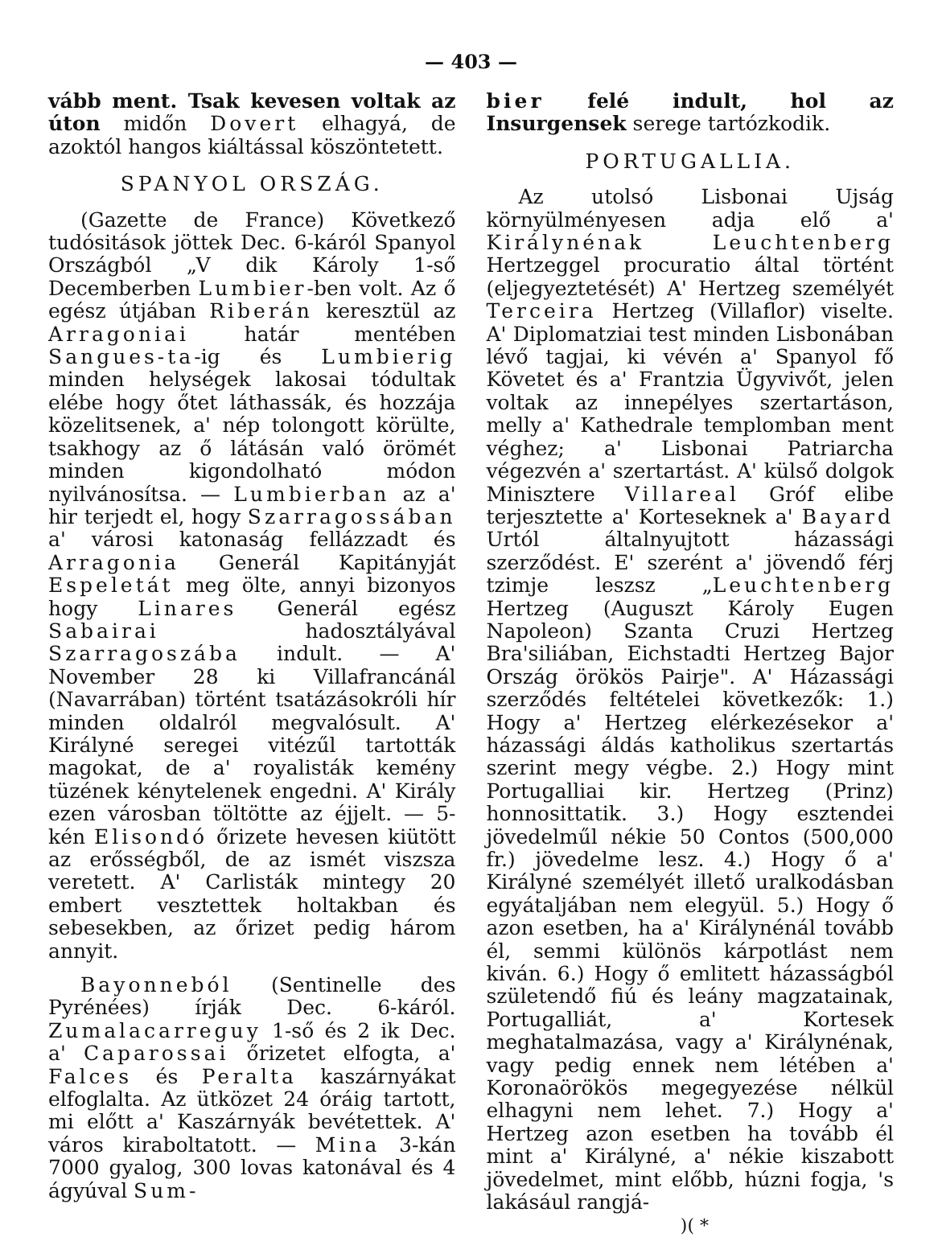— 403 —
vább ment. Tsak kevesen voltak az úton midőn Dovert elhagyá, de azoktól hangos kiáltással köszöntetett.
SPANYOL ORSZÁG.
(Gazette de France) Következő tudósitások jöttek Dec. 6-káról Spanyol Országból „V dik Károly 1-ső Decemberben Lumbier-ben volt. Az ő egész útjában Riberán keresztül az Arragoniai határ mentében Sangues-ta-ig és Lumbierig minden helységek lakosai tódultak elébe hogy őtet láthassák, és hozzája közelitsenek, a' nép tolongott körülte, tsakhogy az ő látásán való örömét minden kigondolható módon nyilvánosítsa. — Lumbierban az a' hir terjedt el, hogy Szarragossában a' városi katonaság fellázzadt és Arragonia Generál Kapitányját Espeletát meg ölte, annyi bizonyos hogy Linares Generál egész Sabairai hadosztályával Szarragoszába indult. — A' November 28 ki Villafrancánál (Navarrában) történt tsatázásokróli hír minden oldalról megvalósult. A' Királyné seregei vitézűl tartották magokat, de a' royalisták kemény tüzének kénytelenek engedni. A' Király ezen városban töltötte az éjjelt. — 5-kén Elisondó őrizete hevesen kiütött az erősségből, de az ismét viszsza veretett. A' Carlisták mintegy 20 embert vesztettek holtakban és sebesekben, az őrizet pedig három annyit.
Bayonneból (Sentinelle des Pyrénées) írják Dec. 6-káról. Zumalacarreguy 1-ső és 2 ik Dec. a' Caparossai őrizetet elfogta, a' Falces és Peralta kaszárnyákat elfoglalta. Az ütközet 24 óráig tartott, mi előtt a' Kaszárnyák bevétettek. A' város kiraboltatott. — Mina 3-kán 7000 gyalog, 300 lovas katonával és 4 ágyúval Sum-
bier felé indult, hol az Insurgensek serege tartózkodik.
PORTUGALLIA.
Az utolsó Lisbonai Ujság környülményesen adja elő a' Királynénak Leuchtenberg Hertzeggel procuratio által történt (eljegyeztetését) A' Hertzeg személyét Terceira Hertzeg (Villaflor) viselte. A' Diplomatziai test minden Lisbonában lévő tagjai, ki vévén a' Spanyol fő Követet és a' Frantzia Ügyvivőt, jelen voltak az innepélyes szertartáson, melly a' Kathedrale templomban ment véghez; a' Lisbonai Patriarcha végezvén a' szertartást. A' külső dolgok Minisztere Villareal Gróf elibe terjesztette a' Korteseknek a' Bayard Urtól általnyujtott házassági szerződést. E' szerént a' jövendő férj tzimje leszsz „Leuchtenberg Hertzeg (Auguszt Károly Eugen Napoleon) Szanta Cruzi Hertzeg Bra'siliában, Eichstadti Hertzeg Bajor Ország örökös Pairje". A' Házassági szerződés feltételei következők: 1.) Hogy a' Hertzeg elérkezésekor a' házassági áldás katholikus szertartás szerint megy végbe. 2.) Hogy mint Portugalliai kir. Hertzeg (Prinz) honnosittatik. 3.) Hogy esztendei jövedelműl nékie 50 Contos (500,000 fr.) jövedelme lesz. 4.) Hogy ő a' Királyné személyét illető uralkodásban egyátaljában nem elegyül. 5.) Hogy ő azon esetben, ha a' Királynénál tovább él, semmi különös kárpotlást nem kiván. 6.) Hogy ő emlitett házasságból születendő fiú és leány magzatainak, Portugalliát, a' Kortesek meghatalmazása, vagy a' Királynénak, vagy pedig ennek nem létében a' Koronaörökös megegyezése nélkül elhagyni nem lehet. 7.) Hogy a' Hertzeg azon esetben ha tovább él mint a' Királyné, a' nékie kiszabott jövedelmet, mint előbb, húzni fogja, 's lakásául rangjá-
)( *